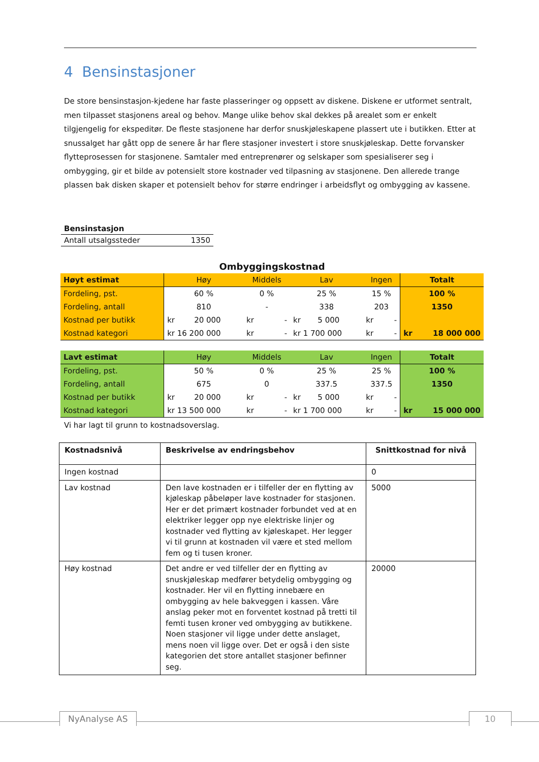4 Bensinstasjoner
De store bensinstasjon-kjedene har faste plasseringer og oppsett av diskene. Diskene er utformet sentralt, men tilpasset stasjonens areal og behov. Mange ulike behov skal dekkes på arealet som er enkelt tilgjengelig for ekspeditør. De fleste stasjonene har derfor snuskjøleskapene plassert ute i butikken. Etter at snussalget har gått opp de senere år har flere stasjoner investert i store snuskjøleskap. Dette forvansker flytteprosessen for stasjonene. Samtaler med entreprenører og selskaper som spesialiserer seg i ombygging, gir et bilde av potensielt store kostnader ved tilpasning av stasjonene. Den allerede trange plassen bak disken skaper et potensielt behov for større endringer i arbeidsflyt og ombygging av kassene.
| Bensinstasjon | |
| Antall utsalgssteder | 1350 |
| Ombyggingskostnad | | | | | |
| Høyt estimat | Høy | Middels | Lav | Ingen | Totalt |
| Fordeling, pst. | 60 % | 0 % | 25 % | 15 % | 100 % |
| Fordeling, antall | 810 | - | 338 | 203 | 1350 |
| Kostnad per butikk | kr 20 000 | kr - | kr 5 000 | kr - | |
| Kostnad kategori | kr 16 200 000 | kr - | kr 1 700 000 | kr - | kr 18 000 000 |
| Lavt estimat | Høy | Middels | Lav | Ingen | Totalt |
| Fordeling, pst. | 50 % | 0 % | 25 % | 25 % | 100 % |
| Fordeling, antall | 675 | 0 | 337.5 | 337.5 | 1350 |
| Kostnad per butikk | kr 20 000 | kr - | kr 5 000 | kr - | |
| Kostnad kategori | kr 13 500 000 | kr - | kr 1 700 000 | kr - | kr 15 000 000 |
Vi har lagt til grunn to kostnadsoverslag.
| Kostnadsnivå | Beskrivelse av endringsbehov | Snittkostnad for nivå |
| --- | --- | --- |
| Ingen kostnad | | 0 |
| Lav kostnad | Den lave kostnaden er i tilfeller der en flytting av kjøleskap påbeløper lave kostnader for stasjonen. Her er det primært kostnader forbundet ved at en elektriker legger opp nye elektriske linjer og kostnader ved flytting av kjøleskapet. Her legger vi til grunn at kostnaden vil være et sted mellom fem og ti tusen kroner. | 5000 |
| Høy kostnad | Det andre er ved tilfeller der en flytting av snuskjøleskap medfører betydelig ombygging og kostnader. Her vil en flytting innebære en ombygging av hele bakveggen i kassen. Våre anslag peker mot en forventet kostnad på tretti til femti tusen kroner ved ombygging av butikkene. Noen stasjoner vil ligge under dette anslaget, mens noen vil ligge over. Det er også i den siste kategorien det store antallet stasjoner befinner seg. | 20000 |
NyAnalyse AS 10